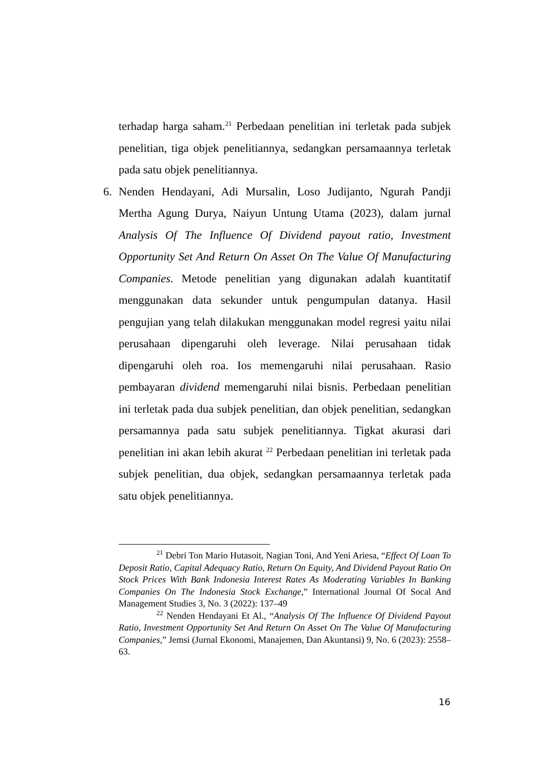terhadap harga saham.<sup>21</sup> Perbedaan penelitian ini terletak pada subjek penelitian, tiga objek penelitiannya, sedangkan persamaannya terletak pada satu objek penelitiannya.
6. Nenden Hendayani, Adi Mursalin, Loso Judijanto, Ngurah Pandji Mertha Agung Durya, Naiyun Untung Utama (2023), dalam jurnal Analysis Of The Influence Of Dividend payout ratio, Investment Opportunity Set And Return On Asset On The Value Of Manufacturing Companies. Metode penelitian yang digunakan adalah kuantitatif menggunakan data sekunder untuk pengumpulan datanya. Hasil pengujian yang telah dilakukan menggunakan model regresi yaitu nilai perusahaan dipengaruhi oleh leverage. Nilai perusahaan tidak dipengaruhi oleh roa. Ios memengaruhi nilai perusahaan. Rasio pembayaran dividend memengaruhi nilai bisnis. Perbedaan penelitian ini terletak pada dua subjek penelitian, dan objek penelitian, sedangkan persamannya pada satu subjek penelitiannya. Tigkat akurasi dari penelitian ini akan lebih akurat <sup>22</sup> Perbedaan penelitian ini terletak pada subjek penelitian, dua objek, sedangkan persamaannya terletak pada satu objek penelitiannya.
<sup>21</sup> Debri Ton Mario Hutasoit, Nagian Toni, And Yeni Ariesa, “Effect Of Loan To Deposit Ratio, Capital Adequacy Ratio, Return On Equity, And Dividend Payout Ratio On Stock Prices With Bank Indonesia Interest Rates As Moderating Variables In Banking Companies On The Indonesia Stock Exchange,” International Journal Of Socal And Management Studies 3, No. 3 (2022): 137–49
<sup>22</sup> Nenden Hendayani Et Al., “Analysis Of The Influence Of Dividend Payout Ratio, Investment Opportunity Set And Return On Asset On The Value Of Manufacturing Companies,” Jemsi (Jurnal Ekonomi, Manajemen, Dan Akuntansi) 9, No. 6 (2023): 2558–63.
16